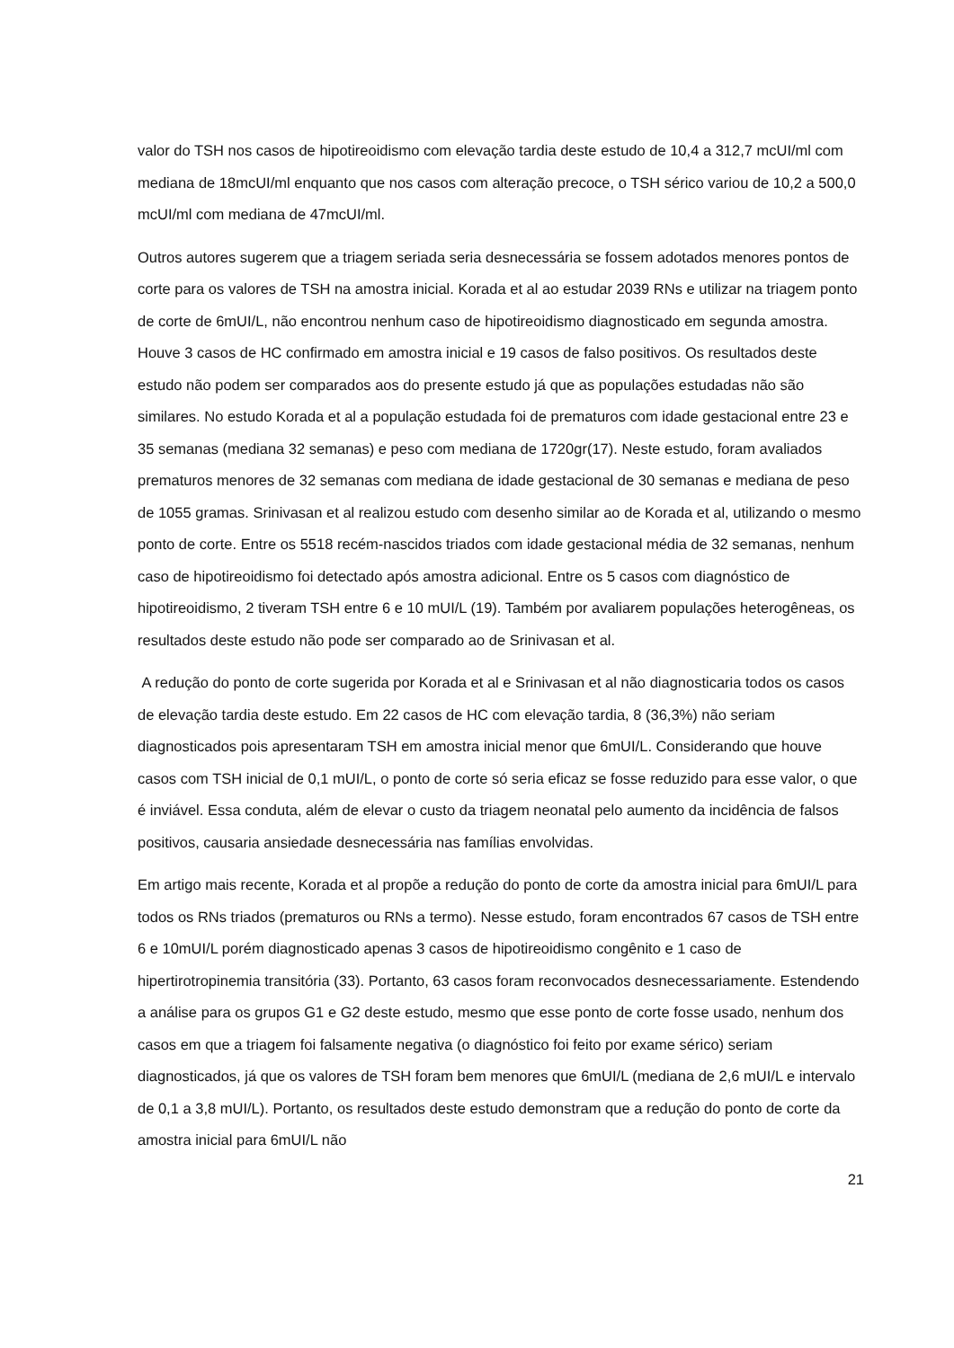valor do TSH nos casos de hipotireoidismo com elevação tardia deste estudo de 10,4 a 312,7 mcUI/ml com mediana de 18mcUI/ml enquanto que nos casos com alteração precoce, o TSH sérico variou de 10,2 a 500,0 mcUI/ml com mediana de 47mcUI/ml.
Outros autores sugerem que a triagem seriada seria desnecessária se fossem adotados menores pontos de corte para os valores de TSH na amostra inicial. Korada et al ao estudar 2039 RNs e utilizar na triagem ponto de corte de 6mUI/L, não encontrou nenhum caso de hipotireoidismo diagnosticado em segunda amostra. Houve 3 casos de HC confirmado em amostra inicial e 19 casos de falso positivos. Os resultados deste estudo não podem ser comparados aos do presente estudo já que as populações estudadas não são similares. No estudo Korada et al a população estudada foi de prematuros com idade gestacional entre 23 e 35 semanas (mediana 32 semanas) e peso com mediana de 1720gr(17). Neste estudo, foram avaliados prematuros menores de 32 semanas com mediana de idade gestacional de 30 semanas e mediana de peso de 1055 gramas. Srinivasan et al realizou estudo com desenho similar ao de Korada et al, utilizando o mesmo ponto de corte. Entre os 5518 recém-nascidos triados com idade gestacional média de 32 semanas, nenhum caso de hipotireoidismo foi detectado após amostra adicional. Entre os 5 casos com diagnóstico de hipotireoidismo, 2 tiveram TSH entre 6 e 10 mUI/L (19). Também por avaliarem populações heterogêneas, os resultados deste estudo não pode ser comparado ao de Srinivasan et al.
A redução do ponto de corte sugerida por Korada et al e Srinivasan et al não diagnosticaria todos os casos de elevação tardia deste estudo. Em 22 casos de HC com elevação tardia, 8 (36,3%) não seriam diagnosticados pois apresentaram TSH em amostra inicial menor que 6mUI/L. Considerando que houve casos com TSH inicial de 0,1 mUI/L, o ponto de corte só seria eficaz se fosse reduzido para esse valor, o que é inviável. Essa conduta, além de elevar o custo da triagem neonatal pelo aumento da incidência de falsos positivos, causaria ansiedade desnecessária nas famílias envolvidas.
Em artigo mais recente, Korada et al propõe a redução do ponto de corte da amostra inicial para 6mUI/L para todos os RNs triados (prematuros ou RNs a termo). Nesse estudo, foram encontrados 67 casos de TSH entre 6 e 10mUI/L porém diagnosticado apenas 3 casos de hipotireoidismo congênito e 1 caso de hipertirotropinemia transitória (33). Portanto, 63 casos foram reconvocados desnecessariamente. Estendendo a análise para os grupos G1 e G2 deste estudo, mesmo que esse ponto de corte fosse usado, nenhum dos casos em que a triagem foi falsamente negativa (o diagnóstico foi feito por exame sérico) seriam diagnosticados, já que os valores de TSH foram bem menores que 6mUI/L (mediana de 2,6 mUI/L e intervalo de 0,1 a 3,8 mUI/L). Portanto, os resultados deste estudo demonstram que a redução do ponto de corte da amostra inicial para 6mUI/L não
21